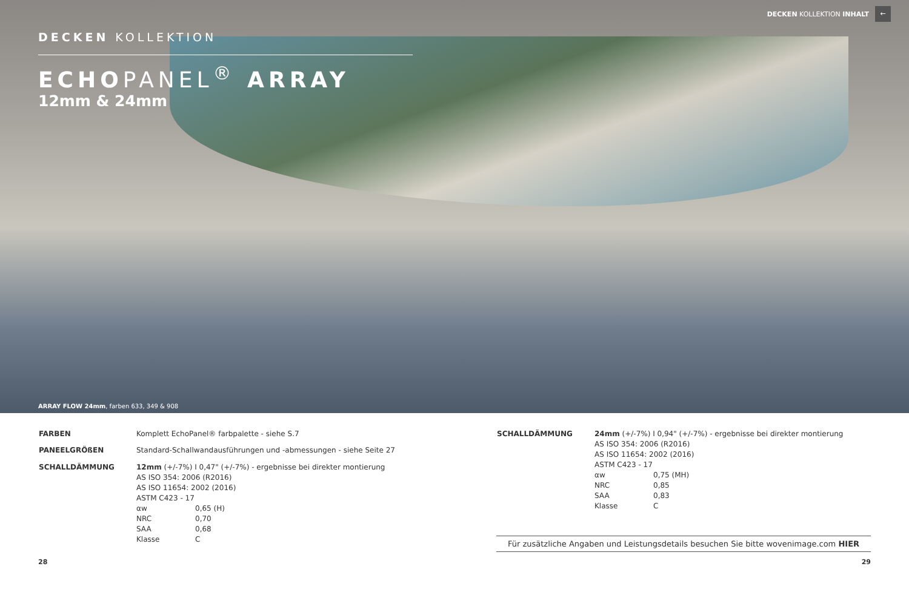DECKEN KOLLEKTION INHALT ←
DECKEN KOLLEKTION
ECHOPANEL<sup>®</sup> ARRAY
12mm & 24mm
ARRAY FLOW 24mm, farben 633, 349 & 908
| FARBEN | Komplett EchoPanel® farbpalette - siehe S.7 |
| PANEELGRÖßEN | Standard-Schallwandausführungen und -abmessungen - siehe Seite 27 |
| SCHALLDÄMMUNG | 12mm (+/-7%) I 0,47" (+/-7%) - ergebnisse bei direkter montierung AS ISO 354: 2006 (R2016) AS ISO 11654: 2002 (2016) ASTM C423 - 17 / αw / 0,65 (H) / / NRC / 0,70 / / SAA / 0,68 / / Klasse / C / |
| SCHALLDÄMMUNG | 24mm (+/-7%) I 0,94" (+/-7%) - ergebnisse bei direkter montierung AS ISO 354: 2006 (R2016) AS ISO 11654: 2002 (2016) ASTM C423 - 17 / αw / 0,75 (MH) / / NRC / 0,85 / / SAA / 0,83 / / Klasse / C / |
Für zusätzliche Angaben und Leistungsdetails besuchen Sie bitte wovenimage.com HIER
28 29